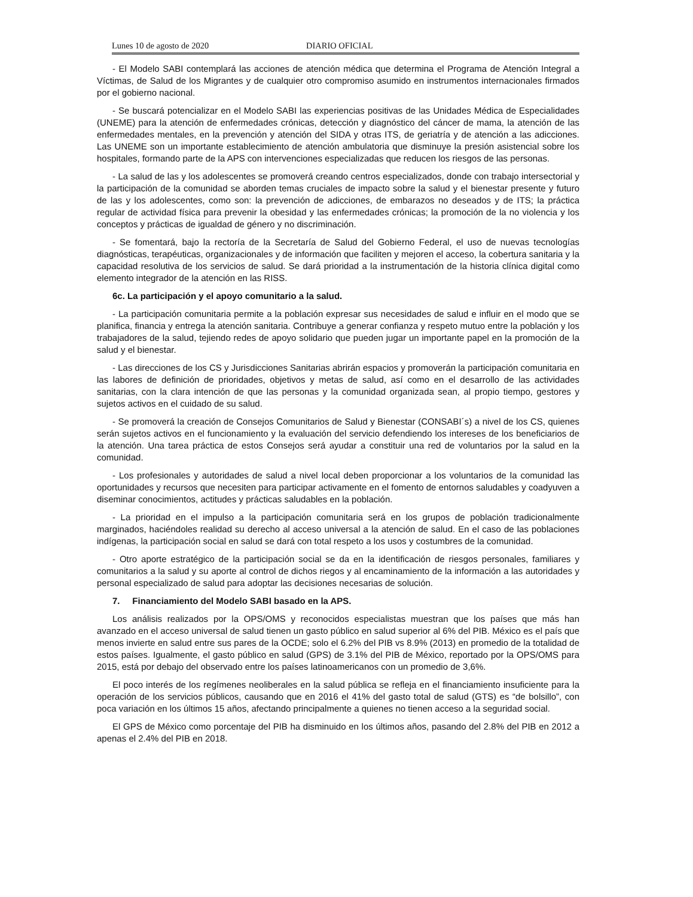Lunes 10 de agosto de 2020 DIARIO OFICIAL
- El Modelo SABI contemplará las acciones de atención médica que determina el Programa de Atención Integral a Víctimas, de Salud de los Migrantes y de cualquier otro compromiso asumido en instrumentos internacionales firmados por el gobierno nacional.
- Se buscará potencializar en el Modelo SABI las experiencias positivas de las Unidades Médica de Especialidades (UNEME) para la atención de enfermedades crónicas, detección y diagnóstico del cáncer de mama, la atención de las enfermedades mentales, en la prevención y atención del SIDA y otras ITS, de geriatría y de atención a las adicciones. Las UNEME son un importante establecimiento de atención ambulatoria que disminuye la presión asistencial sobre los hospitales, formando parte de la APS con intervenciones especializadas que reducen los riesgos de las personas.
- La salud de las y los adolescentes se promoverá creando centros especializados, donde con trabajo intersectorial y la participación de la comunidad se aborden temas cruciales de impacto sobre la salud y el bienestar presente y futuro de las y los adolescentes, como son: la prevención de adicciones, de embarazos no deseados y de ITS; la práctica regular de actividad física para prevenir la obesidad y las enfermedades crónicas; la promoción de la no violencia y los conceptos y prácticas de igualdad de género y no discriminación.
- Se fomentará, bajo la rectoría de la Secretaría de Salud del Gobierno Federal, el uso de nuevas tecnologías diagnósticas, terapéuticas, organizacionales y de información que faciliten y mejoren el acceso, la cobertura sanitaria y la capacidad resolutiva de los servicios de salud. Se dará prioridad a la instrumentación de la historia clínica digital como elemento integrador de la atención en las RISS.
6c. La participación y el apoyo comunitario a la salud.
- La participación comunitaria permite a la población expresar sus necesidades de salud e influir en el modo que se planifica, financia y entrega la atención sanitaria. Contribuye a generar confianza y respeto mutuo entre la población y los trabajadores de la salud, tejiendo redes de apoyo solidario que pueden jugar un importante papel en la promoción de la salud y el bienestar.
- Las direcciones de los CS y Jurisdicciones Sanitarias abrirán espacios y promoverán la participación comunitaria en las labores de definición de prioridades, objetivos y metas de salud, así como en el desarrollo de las actividades sanitarias, con la clara intención de que las personas y la comunidad organizada sean, al propio tiempo, gestores y sujetos activos en el cuidado de su salud.
- Se promoverá la creación de Consejos Comunitarios de Salud y Bienestar (CONSABI´s) a nivel de los CS, quienes serán sujetos activos en el funcionamiento y la evaluación del servicio defendiendo los intereses de los beneficiarios de la atención. Una tarea práctica de estos Consejos será ayudar a constituir una red de voluntarios por la salud en la comunidad.
- Los profesionales y autoridades de salud a nivel local deben proporcionar a los voluntarios de la comunidad las oportunidades y recursos que necesiten para participar activamente en el fomento de entornos saludables y coadyuven a diseminar conocimientos, actitudes y prácticas saludables en la población.
- La prioridad en el impulso a la participación comunitaria será en los grupos de población tradicionalmente marginados, haciéndoles realidad su derecho al acceso universal a la atención de salud. En el caso de las poblaciones indígenas, la participación social en salud se dará con total respeto a los usos y costumbres de la comunidad.
- Otro aporte estratégico de la participación social se da en la identificación de riesgos personales, familiares y comunitarios a la salud y su aporte al control de dichos riegos y al encaminamiento de la información a las autoridades y personal especializado de salud para adoptar las decisiones necesarias de solución.
7. Financiamiento del Modelo SABI basado en la APS.
Los análisis realizados por la OPS/OMS y reconocidos especialistas muestran que los países que más han avanzado en el acceso universal de salud tienen un gasto público en salud superior al 6% del PIB. México es el país que menos invierte en salud entre sus pares de la OCDE; solo el 6.2% del PIB vs 8.9% (2013) en promedio de la totalidad de estos países. Igualmente, el gasto público en salud (GPS) de 3.1% del PIB de México, reportado por la OPS/OMS para 2015, está por debajo del observado entre los países latinoamericanos con un promedio de 3,6%.
El poco interés de los regímenes neoliberales en la salud pública se refleja en el financiamiento insuficiente para la operación de los servicios públicos, causando que en 2016 el 41% del gasto total de salud (GTS) es “de bolsillo”, con poca variación en los últimos 15 años, afectando principalmente a quienes no tienen acceso a la seguridad social.
El GPS de México como porcentaje del PIB ha disminuido en los últimos años, pasando del 2.8% del PIB en 2012 a apenas el 2.4% del PIB en 2018.